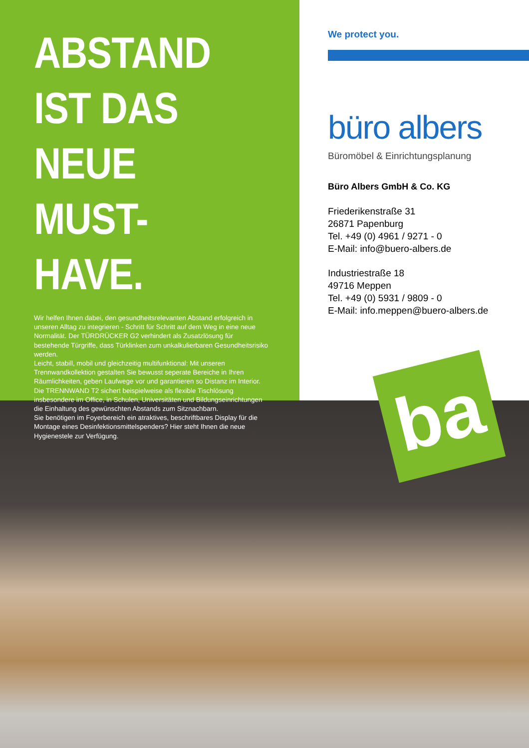ABSTAND
IST DAS
NEUE
MUST-HAVE.
Wir helfen Ihnen dabei, den gesundheitsrelevanten Abstand erfolgreich in unseren Alltag zu integrieren - Schritt für Schritt auf dem Weg in eine neue Normalität. Der TÜRDRÜCKER G2 verhindert als Zusatzlösung für bestehende Türgriffe, dass Türklinken zum unkalkulierbaren Gesundheitsrisiko werden.
Leicht, stabill, mobil und gleichzeitig multifunktional: Mit unseren Trennwandkollektion gestalten Sie bewusst seperate Bereiche in Ihren Räumlichkeiten, geben Laufwege vor und garantieren so Distanz im Interior. Die TRENNWAND T2 sichert beispielweise als flexible Tischlösung insbesondere im Office, in Schulen, Universitäten und Bildungseinrichtungen die Einhaltung des gewünschten Abstands zum Sitznachbarn.
Sie benötigen im Foyerbereich ein atraktives, beschriftbares Display für die Montage eines Desinfektionsmittelspenders? Hier steht Ihnen die neue Hygienestele zur Verfügung.
We protect you.
büro albers
Büromöbel & Einrichtungsplanung
Büro Albers GmbH & Co. KG
Friederikenstraße 31
26871 Papenburg
Tel. +49 (0) 4961 / 9271 - 0
E-Mail: info@buero-albers.de
Industriestraße 18
49716 Meppen
Tel. +49 (0) 5931 / 9809 - 0
E-Mail: info.meppen@buero-albers.de
ba